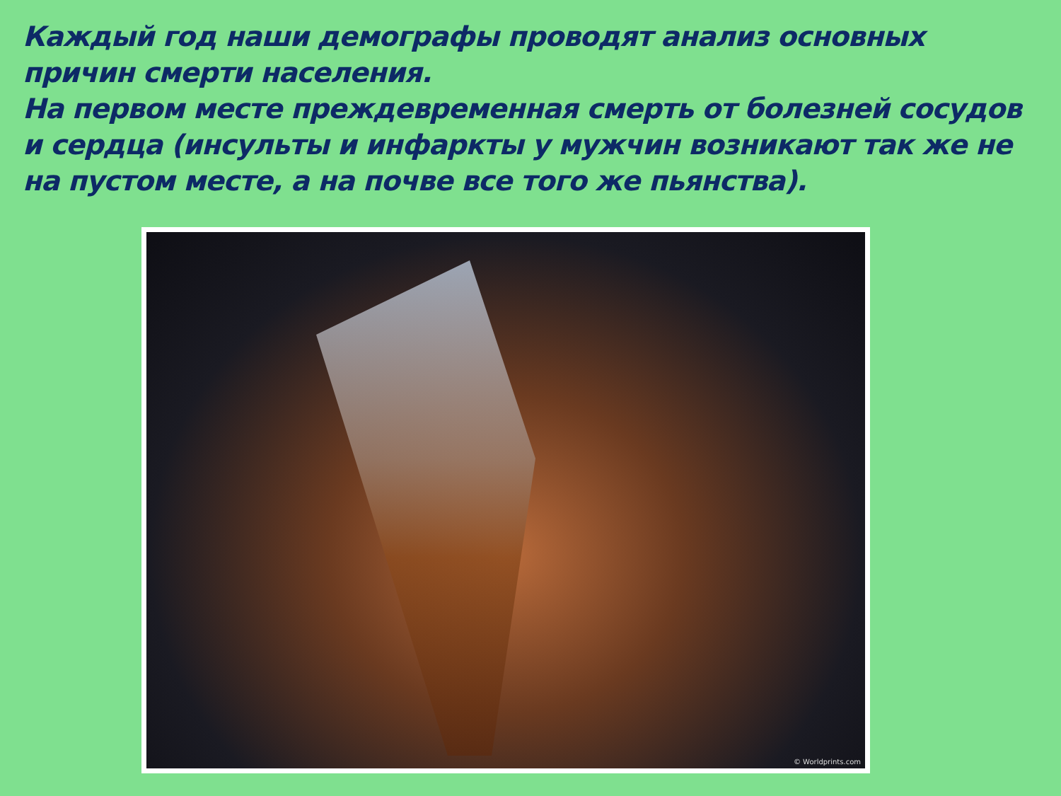Каждый год наши демографы проводят анализ основных причин смерти населения.
На первом месте преждевременная смерть от болезней сосудов и сердца (инсульты и инфаркты у мужчин возникают так же не на пустом месте, а на почве все того же пьянства).
© Worldprints.com